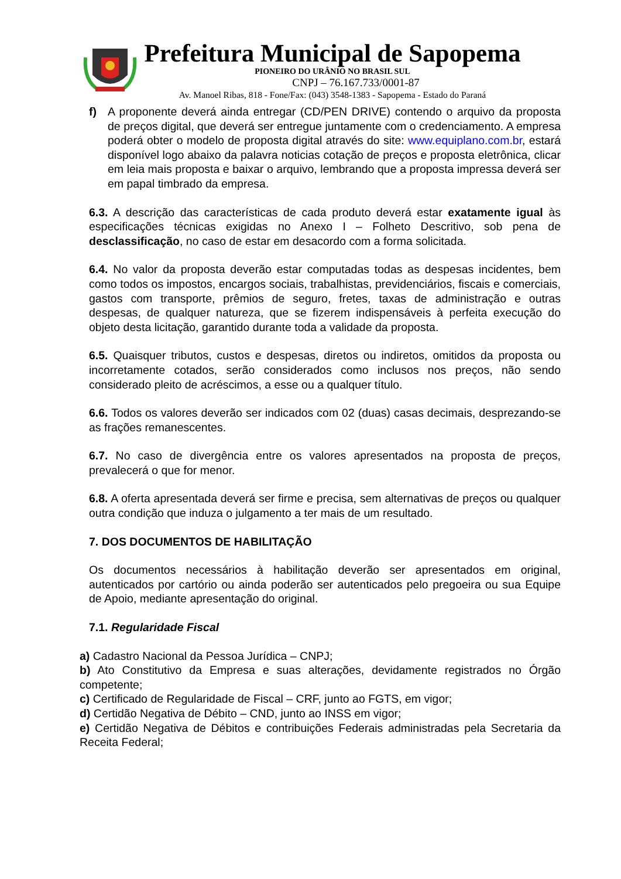Prefeitura Municipal de Sapopema
PIONEIRO DO URÂNIO NO BRASIL SUL
CNPJ – 76.167.733/0001-87
Av. Manoel Ribas, 818 - Fone/Fax: (043) 3548-1383 - Sapopema - Estado do Paraná
f) A proponente deverá ainda entregar (CD/PEN DRIVE) contendo o arquivo da proposta de preços digital, que deverá ser entregue juntamente com o credenciamento. A empresa poderá obter o modelo de proposta digital através do site: www.equiplano.com.br, estará disponível logo abaixo da palavra noticias cotação de preços e proposta eletrônica, clicar em leia mais proposta e baixar o arquivo, lembrando que a proposta impressa deverá ser em papal timbrado da empresa.
6.3. A descrição das características de cada produto deverá estar exatamente igual às especificações técnicas exigidas no Anexo I – Folheto Descritivo, sob pena de desclassificação, no caso de estar em desacordo com a forma solicitada.
6.4. No valor da proposta deverão estar computadas todas as despesas incidentes, bem como todos os impostos, encargos sociais, trabalhistas, previdenciários, fiscais e comerciais, gastos com transporte, prêmios de seguro, fretes, taxas de administração e outras despesas, de qualquer natureza, que se fizerem indispensáveis à perfeita execução do objeto desta licitação, garantido durante toda a validade da proposta.
6.5. Quaisquer tributos, custos e despesas, diretos ou indiretos, omitidos da proposta ou incorretamente cotados, serão considerados como inclusos nos preços, não sendo considerado pleito de acréscimos, a esse ou a qualquer título.
6.6. Todos os valores deverão ser indicados com 02 (duas) casas decimais, desprezando-se as frações remanescentes.
6.7. No caso de divergência entre os valores apresentados na proposta de preços, prevalecerá o que for menor.
6.8. A oferta apresentada deverá ser firme e precisa, sem alternativas de preços ou qualquer outra condição que induza o julgamento a ter mais de um resultado.
7. DOS DOCUMENTOS DE HABILITAÇÃO
Os documentos necessários à habilitação deverão ser apresentados em original, autenticados por cartório ou ainda poderão ser autenticados pelo pregoeira ou sua Equipe de Apoio, mediante apresentação do original.
7.1. Regularidade Fiscal
a) Cadastro Nacional da Pessoa Jurídica – CNPJ;
b) Ato Constitutivo da Empresa e suas alterações, devidamente registrados no Órgão competente;
c) Certificado de Regularidade de Fiscal – CRF, junto ao FGTS, em vigor;
d) Certidão Negativa de Débito – CND, junto ao INSS em vigor;
e) Certidão Negativa de Débitos e contribuições Federais administradas pela Secretaria da Receita Federal;